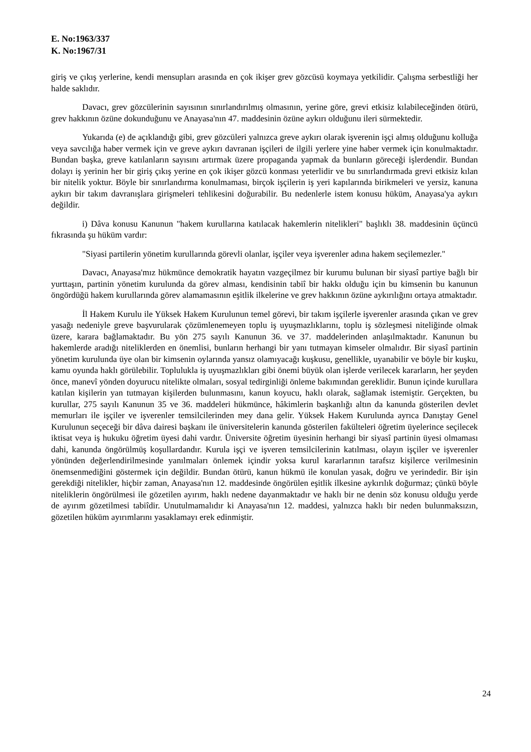E. No:1963/337
K. No:1967/31
giriş ve çıkış yerlerine, kendi mensupları arasında en çok ikişer grev gözcüsü koymaya yetkilidir. Çalışma serbestliği her halde saklıdır.
Davacı, grev gözcülerinin sayısının sınırlandırılmış olmasının, yerine göre, grevi etkisiz kılabileceğinden ötürü, grev hakkının özüne dokunduğunu ve Anayasa'nın 47. maddesinin özüne aykırı olduğunu ileri sürmektedir.
Yukarıda (e) de açıklandığı gibi, grev gözcüleri yalnızca greve aykırı olarak işverenin işçi almış olduğunu kolluğa veya savcılığa haber vermek için ve greve aykırı davranan işçileri de ilgili yerlere yine haber vermek için konulmaktadır. Bundan başka, greve katılanların sayısını artırmak üzere propaganda yapmak da bunların göreceği işlerdendir. Bundan dolayı iş yerinin her bir giriş çıkış yerine en çok ikişer gözcü konması yeterlidir ve bu sınırlandırmada grevi etkisiz kılan bir nitelik yoktur. Böyle bir sınırlandırma konulmaması, birçok işçilerin iş yeri kapılarında birikmeleri ve yersiz, kanuna aykırı bir takım davranışlara girişmeleri tehlikesini doğurabilir. Bu nedenlerle istem konusu hüküm, Anayasa'ya aykırı değildir.
i) Dâva konusu Kanunun "hakem kurullarına katılacak hakemlerin nitelikleri" başlıklı 38. maddesinin üçüncü fıkrasında şu hüküm vardır:
"Siyasi partilerin yönetim kurullarında görevli olanlar, işçiler veya işverenler adına hakem seçilemezler."
Davacı, Anayasa'mız hükmünce demokratik hayatın vazgeçilmez bir kurumu bulunan bir siyasî partiye bağlı bir yurttaşın, partinin yönetim kurulunda da görev alması, kendisinin tabiî bir hakkı olduğu için bu kimsenin bu kanunun öngördüğü hakem kurullarında görev alamamasının eşitlik ilkelerine ve grev hakkının özüne aykırılığını ortaya atmaktadır.
İl Hakem Kurulu ile Yüksek Hakem Kurulunun temel görevi, bir takım işçilerle işverenler arasında çıkan ve grev yasağı nedeniyle greve başvurularak çözümlenemeyen toplu iş uyuşmazlıklarını, toplu iş sözleşmesi niteliğinde olmak üzere, karara bağlamaktadır. Bu yön 275 sayılı Kanunun 36. ve 37. maddelerinden anlaşılmaktadır. Kanunun bu hakemlerde aradığı niteliklerden en önemlisi, bunların herhangi bir yanı tutmayan kimseler olmalıdır. Bir siyasî partinin yönetim kurulunda üye olan bir kimsenin oylarında yansız olamıyacağı kuşkusu, genellikle, uyanabilir ve böyle bir kuşku, kamu oyunda haklı görülebilir. Toplulukla iş uyuşmazlıkları gibi önemi büyük olan işlerde verilecek kararların, her şeyden önce, manevî yönden doyurucu nitelikte olmaları, sosyal tedirginliği önleme bakımından gereklidir. Bunun içinde kurullara katılan kişilerin yan tutmayan kişilerden bulunmasını, kanun koyucu, haklı olarak, sağlamak istemiştir. Gerçekten, bu kurullar, 275 sayılı Kanunun 35 ve 36. maddeleri hükmünce, hâkimlerin başkanlığı altın da kanunda gösterilen devlet memurları ile işçiler ve işverenler temsilcilerinden mey dana gelir. Yüksek Hakem Kurulunda ayrıca Danıştay Genel Kurulunun seçeceği bir dâva dairesi başkanı ile üniversitelerin kanunda gösterilen fakülteleri öğretim üyelerince seçilecek iktisat veya iş hukuku öğretim üyesi dahi vardır. Üniversite öğretim üyesinin herhangi bir siyasî partinin üyesi olmaması dahi, kanunda öngörülmüş koşullardandır. Kurula işçi ve işveren temsilcilerinin katılması, olayın işçiler ve işverenler yönünden değerlendirilmesinde yanılmaları önlemek içindir yoksa kurul kararlarının tarafsız kişilerce verilmesinin önemsenmediğini göstermek için değildir. Bundan ötürü, kanun hükmü ile konulan yasak, doğru ve yerindedir. Bir işin gerekdiği nitelikler, hiçbir zaman, Anayasa'nın 12. maddesinde öngörülen eşitlik ilkesine aykırılık doğurmaz; çünkü böyle niteliklerin öngörülmesi ile gözetilen ayırım, haklı nedene dayanmaktadır ve haklı bir ne denin söz konusu olduğu yerde de ayırım gözetilmesi tabiîdir. Unutulmamalıdır ki Anayasa'nın 12. maddesi, yalnızca haklı bir neden bulunmaksızın, gözetilen hüküm ayırımlarını yasaklamayı erek edinmiştir.
24